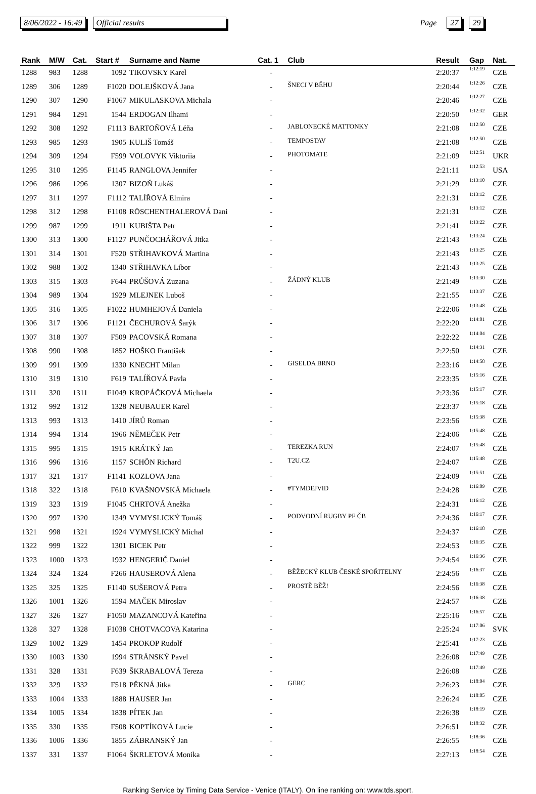8/06/2022 - 16:49 Official results Page 27 29
| Rank | M/W | Cat. | Start # | Surname and Name | Cat. 1 | Club | Result | Gap | Nat. |
| --- | --- | --- | --- | --- | --- | --- | --- | --- | --- |
| 1288 | 983 | 1288 | 1092 | TIKOVSKY Karel | - | | 2:20:37 | 1:12:19 | CZE |
| 1289 | 306 | 1289 | F1020 | DOLEJŠKOVÁ Jana | - | ŠNECI V BĚHU | 2:20:44 | 1:12:26 | CZE |
| 1290 | 307 | 1290 | F1067 | MIKULASKOVA Michala | - | | 2:20:46 | 1:12:27 | CZE |
| 1291 | 984 | 1291 | 1544 | ERDOGAN Ilhami | - | | 2:20:50 | 1:12:32 | GER |
| 1292 | 308 | 1292 | F1113 | BARTOŇOVÁ Léňa | - | JABLONECKÉ MATTONKY | 2:21:08 | 1:12:50 | CZE |
| 1293 | 985 | 1293 | 1905 | KULIŠ Tomáš | - | TEMPOSTAV | 2:21:08 | 1:12:50 | CZE |
| 1294 | 309 | 1294 | F599 | VOLOVYK Viktoriia | - | PHOTOMATE | 2:21:09 | 1:12:51 | UKR |
| 1295 | 310 | 1295 | F1145 | RANGLOVA Jennifer | - | | 2:21:11 | 1:12:53 | USA |
| 1296 | 986 | 1296 | 1307 | BIZOŇ Lukáš | - | | 2:21:29 | 1:13:10 | CZE |
| 1297 | 311 | 1297 | F1112 | TALÍŘOVÁ Elmira | - | | 2:21:31 | 1:13:12 | CZE |
| 1298 | 312 | 1298 | F1108 | RÖSCHENTHALEROVÁ Dani | - | | 2:21:31 | 1:13:12 | CZE |
| 1299 | 987 | 1299 | 1911 | KUBIŠTA Petr | - | | 2:21:41 | 1:13:22 | CZE |
| 1300 | 313 | 1300 | F1127 | PUNČOCHÁŘOVÁ Jitka | - | | 2:21:43 | 1:13:24 | CZE |
| 1301 | 314 | 1301 | F520 | STŘIHAVKOVÁ Martina | - | | 2:21:43 | 1:13:25 | CZE |
| 1302 | 988 | 1302 | 1340 | STŘIHAVKA Libor | - | | 2:21:43 | 1:13:25 | CZE |
| 1303 | 315 | 1303 | F644 | PRŮŠOVÁ Zuzana | - | ŽÁDNÝ KLUB | 2:21:49 | 1:13:30 | CZE |
| 1304 | 989 | 1304 | 1929 | MLEJNEK Luboš | - | | 2:21:55 | 1:13:37 | CZE |
| 1305 | 316 | 1305 | F1022 | HUMHEJOVÁ Daniela | - | | 2:22:06 | 1:13:48 | CZE |
| 1306 | 317 | 1306 | F1121 | ČECHUROVÁ Šarýk | - | | 2:22:20 | 1:14:01 | CZE |
| 1307 | 318 | 1307 | F509 | PACOVSKÁ Romana | - | | 2:22:22 | 1:14:04 | CZE |
| 1308 | 990 | 1308 | 1852 | HOŠKO František | - | | 2:22:50 | 1:14:31 | CZE |
| 1309 | 991 | 1309 | 1330 | KNECHT Milan | - | GISELDA BRNO | 2:23:16 | 1:14:58 | CZE |
| 1310 | 319 | 1310 | F619 | TALÍŘOVÁ Pavla | - | | 2:23:35 | 1:15:16 | CZE |
| 1311 | 320 | 1311 | F1049 | KROPÁČKOVÁ Michaela | - | | 2:23:36 | 1:15:17 | CZE |
| 1312 | 992 | 1312 | 1328 | NEUBAUER Karel | - | | 2:23:37 | 1:15:18 | CZE |
| 1313 | 993 | 1313 | 1410 | JÍRŮ Roman | - | | 2:23:56 | 1:15:38 | CZE |
| 1314 | 994 | 1314 | 1966 | NĚMEČEK Petr | - | | 2:24:06 | 1:15:48 | CZE |
| 1315 | 995 | 1315 | 1915 | KRÁTKÝ Jan | - | TEREZKA RUN | 2:24:07 | 1:15:48 | CZE |
| 1316 | 996 | 1316 | 1157 | SCHÖN Richard | - | T2U.CZ | 2:24:07 | 1:15:48 | CZE |
| 1317 | 321 | 1317 | F1141 | KOZLOVA Jana | - | | 2:24:09 | 1:15:51 | CZE |
| 1318 | 322 | 1318 | F610 | KVAŠNOVSKÁ Michaela | - | #TYMDEJVID | 2:24:28 | 1:16:09 | CZE |
| 1319 | 323 | 1319 | F1045 | CHRTOVÁ Anežka | - | | 2:24:31 | 1:16:12 | CZE |
| 1320 | 997 | 1320 | 1349 | VYMYSLICKÝ Tomáš | - | PODVODNÍ RUGBY PF ČB | 2:24:36 | 1:16:17 | CZE |
| 1321 | 998 | 1321 | 1924 | VYMYSLICKÝ Michal | - | | 2:24:37 | 1:16:18 | CZE |
| 1322 | 999 | 1322 | 1301 | BICEK Petr | - | | 2:24:53 | 1:16:35 | CZE |
| 1323 | 1000 | 1323 | 1932 | HENGERIČ Daniel | - | | 2:24:54 | 1:16:36 | CZE |
| 1324 | 324 | 1324 | F266 | HAUSEROVÁ Alena | - | BĚŽECKÝ KLUB ČESKÉ SPOŘITELNY | 2:24:56 | 1:16:37 | CZE |
| 1325 | 325 | 1325 | F1140 | SUŠEROVÁ Petra | - | PROSTĚ BĚŽ! | 2:24:56 | 1:16:38 | CZE |
| 1326 | 1001 | 1326 | 1594 | MAČEK Miroslav | - | | 2:24:57 | 1:16:38 | CZE |
| 1327 | 326 | 1327 | F1050 | MAZANCOVÁ Kateřina | - | | 2:25:16 | 1:16:57 | CZE |
| 1328 | 327 | 1328 | F1038 | CHOTVACOVA Katarina | - | | 2:25:24 | 1:17:06 | SVK |
| 1329 | 1002 | 1329 | 1454 | PROKOP Rudolf | - | | 2:25:41 | 1:17:23 | CZE |
| 1330 | 1003 | 1330 | 1994 | STRÁNSKÝ Pavel | - | | 2:26:08 | 1:17:49 | CZE |
| 1331 | 328 | 1331 | F639 | ŠKRABALOVÁ Tereza | - | | 2:26:08 | 1:17:49 | CZE |
| 1332 | 329 | 1332 | F518 | PĚKNÁ Jitka | - | GERC | 2:26:23 | 1:18:04 | CZE |
| 1333 | 1004 | 1333 | 1888 | HAUSER Jan | - | | 2:26:24 | 1:18:05 | CZE |
| 1334 | 1005 | 1334 | 1838 | PÍTEK Jan | - | | 2:26:38 | 1:18:19 | CZE |
| 1335 | 330 | 1335 | F508 | KOPTÍKOVÁ Lucie | - | | 2:26:51 | 1:18:32 | CZE |
| 1336 | 1006 | 1336 | 1855 | ZÁBRANSKÝ Jan | - | | 2:26:55 | 1:18:36 | CZE |
| 1337 | 331 | 1337 | F1064 | ŠKRLETOVÁ Monika | - | | 2:27:13 | 1:18:54 | CZE |
Ranking Service by Timing Data Service - Venice (ITALY). On line ranking on: www.tds.sport.